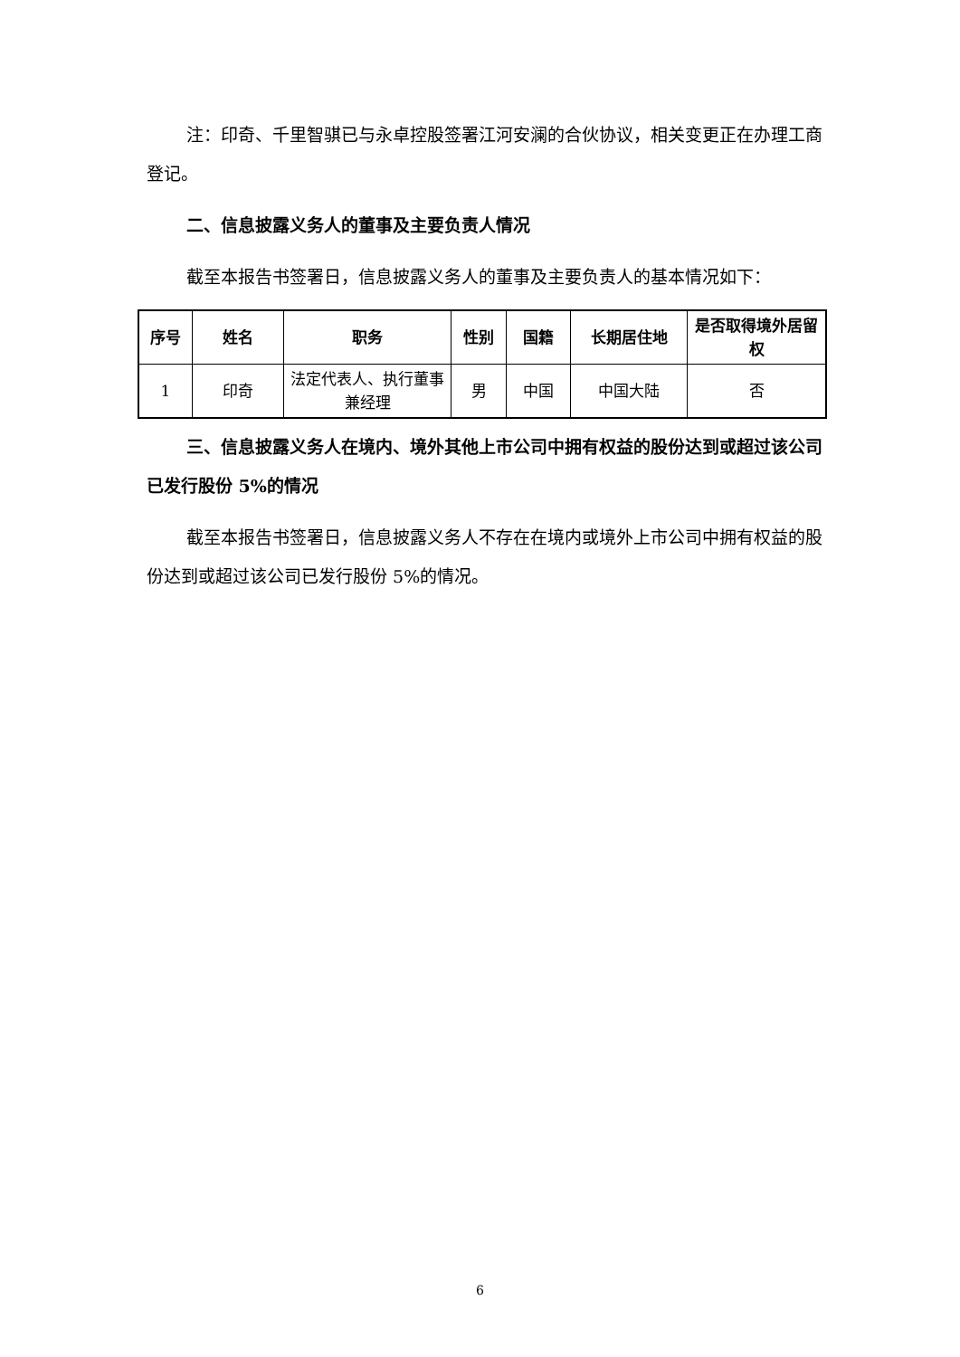注：印奇、千里智骐已与永卓控股签署江河安澜的合伙协议，相关变更正在办理工商登记。
二、信息披露义务人的董事及主要负责人情况
截至本报告书签署日，信息披露义务人的董事及主要负责人的基本情况如下：
| 序号 | 姓名 | 职务 | 性别 | 国籍 | 长期居住地 | 是否取得境外居留权 |
| --- | --- | --- | --- | --- | --- | --- |
| 1 | 印奇 | 法定代表人、执行董事兼经理 | 男 | 中国 | 中国大陆 | 否 |
三、信息披露义务人在境内、境外其他上市公司中拥有权益的股份达到或超过该公司已发行股份 5%的情况
截至本报告书签署日，信息披露义务人不存在在境内或境外上市公司中拥有权益的股份达到或超过该公司已发行股份 5%的情况。
6